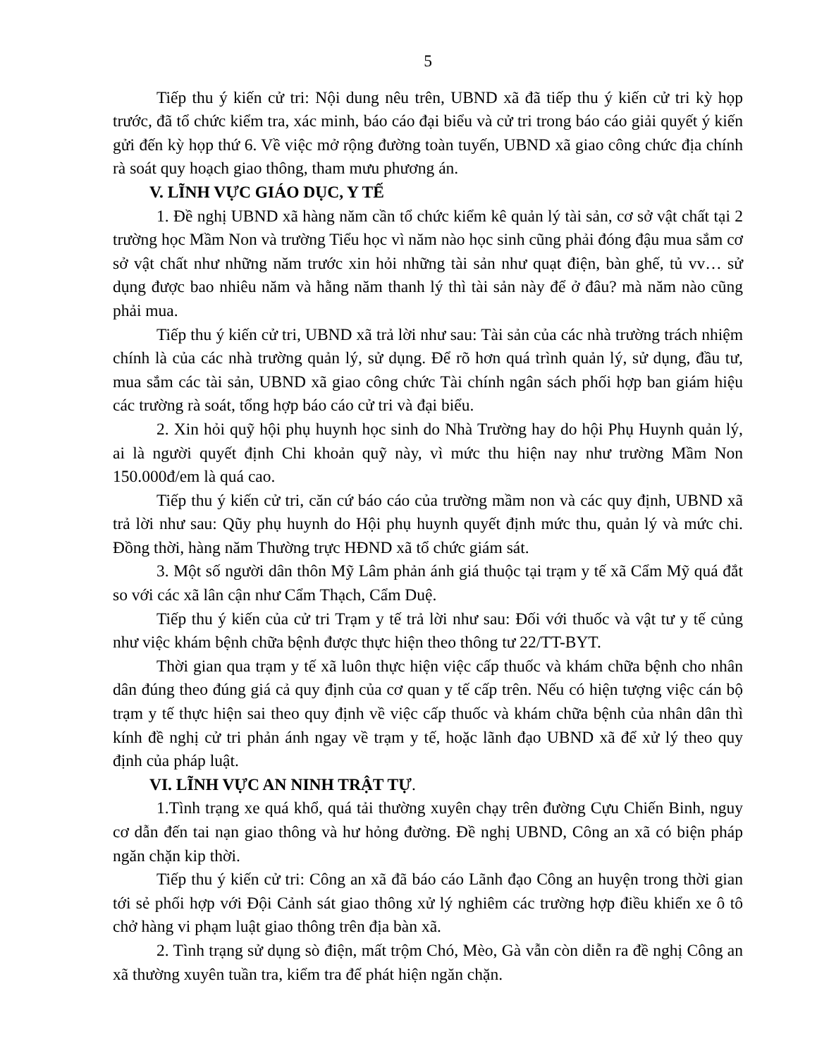5
Tiếp thu ý kiến cử tri: Nội dung nêu trên, UBND xã đã tiếp thu ý kiến cử tri kỳ họp trước, đã tổ chức kiểm tra, xác minh, báo cáo đại biểu và cử tri trong báo cáo giải quyết ý kiến gửi đến kỳ họp thứ 6. Về việc mở rộng đường toàn tuyến, UBND xã giao công chức địa chính rà soát quy hoạch giao thông, tham mưu phương án.
V. LĨNH VỰC GIÁO DỤC, Y TẾ
1. Đề nghị UBND xã hàng năm cần tổ chức kiểm kê quản lý tài sản, cơ sở vật chất tại 2 trường học Mầm Non và trường Tiểu học vì năm nào học sinh cũng phải đóng đậu mua sắm cơ sở vật chất như những năm trước xin hỏi những tài sản như quạt điện, bàn ghế, tủ vv… sử dụng được bao nhiêu năm và hằng năm thanh lý thì tài sản này để ở đâu? mà năm nào cũng phải mua.
Tiếp thu ý kiến cử tri, UBND xã trả lời như sau: Tài sản của các nhà trường trách nhiệm chính là của các nhà trường quản lý, sử dụng. Để rõ hơn quá trình quản lý, sử dụng, đầu tư, mua sắm các tài sản, UBND xã giao công chức Tài chính ngân sách phối hợp ban giám hiệu các trường rà soát, tổng hợp báo cáo cử tri và đại biểu.
2. Xin hỏi quỹ hội phụ huynh học sinh do Nhà Trường hay do hội Phụ Huynh quản lý, ai là người quyết định Chi khoản quỹ này, vì mức thu hiện nay như trường Mầm Non 150.000đ/em là quá cao.
Tiếp thu ý kiến cử tri, căn cứ báo cáo của trường mầm non và các quy định, UBND xã trả lời như sau: Qũy phụ huynh do Hội phụ huynh quyết định mức thu, quản lý và mức chi. Đồng thời, hàng năm Thường trực HĐND xã tổ chức giám sát.
3. Một số người dân thôn Mỹ Lâm phản ánh giá thuộc tại trạm y tế xã Cẩm Mỹ quá đắt so với các xã lân cận như Cẩm Thạch, Cẩm Duệ.
Tiếp thu ý kiến của cử tri Trạm y tế trả lời như sau: Đối với thuốc và vật tư y tế củng như việc khám bệnh chữa bệnh được thực hiện theo thông tư 22/TT-BYT.
Thời gian qua trạm y tế xã luôn thực hiện việc cấp thuốc và khám chữa bệnh cho nhân dân đúng theo đúng giá cả quy định của cơ quan y tế cấp trên. Nếu có hiện tượng việc cán bộ trạm y tế thực hiện sai theo quy định về việc cấp thuốc và khám chữa bệnh của nhân dân thì kính đề nghị cử tri phản ánh ngay về trạm y tế, hoặc lãnh đạo UBND xã để xử lý theo quy định của pháp luật.
VI. LĨNH VỰC AN NINH TRẬT TỰ.
1.Tình trạng xe quá khổ, quá tải thường xuyên chạy trên đường Cựu Chiến Binh, nguy cơ dẫn đến tai nạn giao thông và hư hỏng đường. Đề nghị UBND, Công an xã có biện pháp ngăn chặn kip thời.
Tiếp thu ý kiến cử tri: Công an xã đã báo cáo Lãnh đạo Công an huyện trong thời gian tới sẻ phối hợp với Đội Cảnh sát giao thông xử lý nghiêm các trường hợp điều khiển xe ô tô chở hàng vi phạm luật giao thông trên địa bàn xã.
2. Tình trạng sử dụng sò điện, mất trộm Chó, Mèo, Gà vẫn còn diễn ra đề nghị Công an xã thường xuyên tuần tra, kiểm tra để phát hiện ngăn chặn.